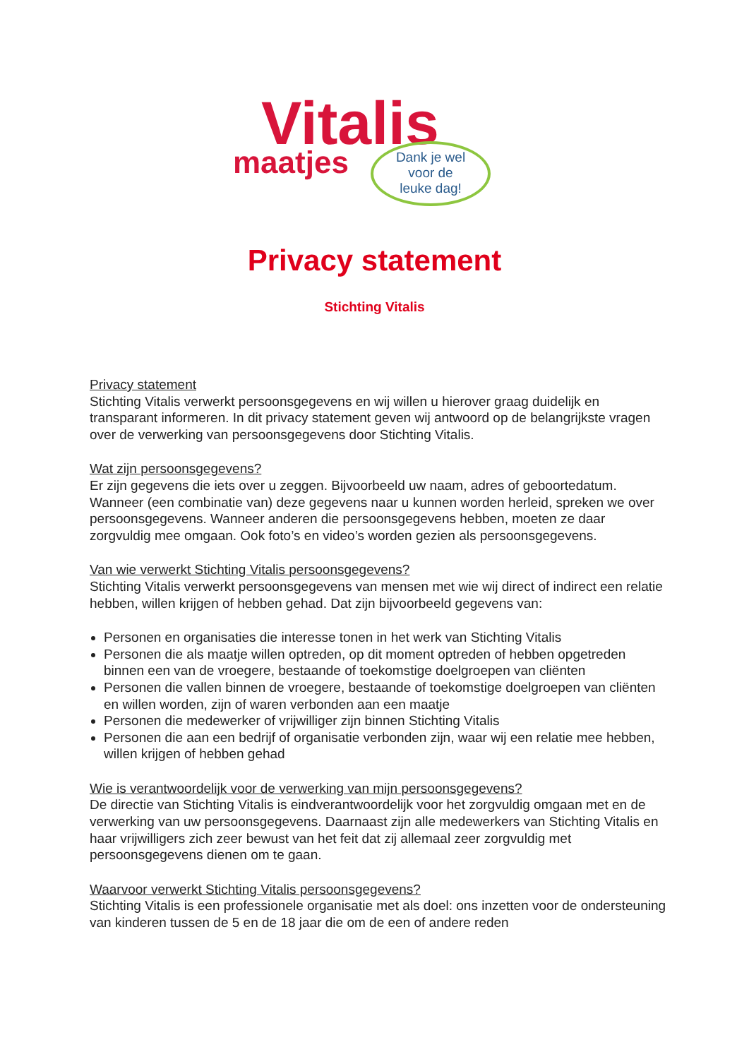Vitalis
maatjes
Dank je wel
voor de
leuke dag!
Privacy statement
Stichting Vitalis
Privacy statement
Stichting Vitalis verwerkt persoonsgegevens en wij willen u hierover graag duidelijk en transparant informeren. In dit privacy statement geven wij antwoord op de belangrijkste vragen over de verwerking van persoonsgegevens door Stichting Vitalis.
Wat zijn persoonsgegevens?
Er zijn gegevens die iets over u zeggen. Bijvoorbeeld uw naam, adres of geboortedatum. Wanneer (een combinatie van) deze gegevens naar u kunnen worden herleid, spreken we over persoonsgegevens. Wanneer anderen die persoonsgegevens hebben, moeten ze daar zorgvuldig mee omgaan. Ook foto’s en video’s worden gezien als persoonsgegevens.
Van wie verwerkt Stichting Vitalis persoonsgegevens?
Stichting Vitalis verwerkt persoonsgegevens van mensen met wie wij direct of indirect een relatie hebben, willen krijgen of hebben gehad. Dat zijn bijvoorbeeld gegevens van:
Personen en organisaties die interesse tonen in het werk van Stichting Vitalis
Personen die als maatje willen optreden, op dit moment optreden of hebben opgetreden binnen een van de vroegere, bestaande of toekomstige doelgroepen van cliënten
Personen die vallen binnen de vroegere, bestaande of toekomstige doelgroepen van cliënten en willen worden, zijn of waren verbonden aan een maatje
Personen die medewerker of vrijwilliger zijn binnen Stichting Vitalis
Personen die aan een bedrijf of organisatie verbonden zijn, waar wij een relatie mee hebben, willen krijgen of hebben gehad
Wie is verantwoordelijk voor de verwerking van mijn persoonsgegevens?
De directie van Stichting Vitalis is eindverantwoordelijk voor het zorgvuldig omgaan met en de verwerking van uw persoonsgegevens. Daarnaast zijn alle medewerkers van Stichting Vitalis en haar vrijwilligers zich zeer bewust van het feit dat zij allemaal zeer zorgvuldig met persoonsgegevens dienen om te gaan.
Waarvoor verwerkt Stichting Vitalis persoonsgegevens?
Stichting Vitalis is een professionele organisatie met als doel: ons inzetten voor de ondersteuning van kinderen tussen de 5 en de 18 jaar die om de een of andere reden